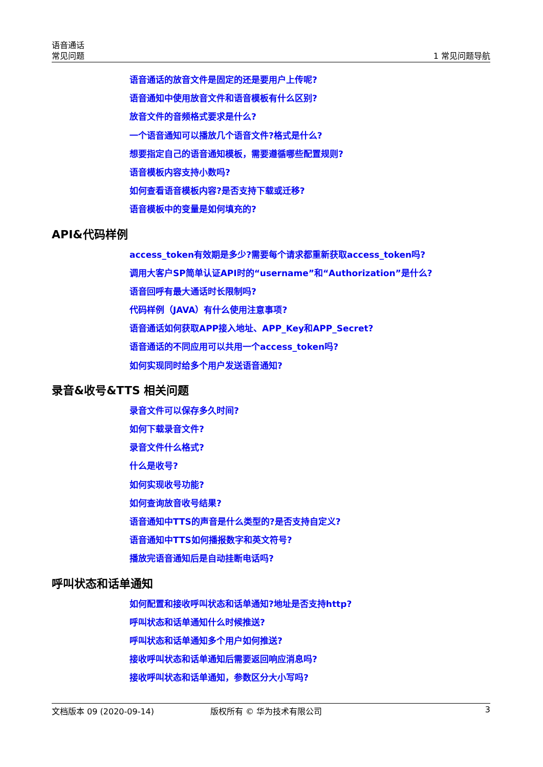语音通话
常见问题
1 常见问题导航
语音通话的放音文件是固定的还是要用户上传呢?
语音通知中使用放音文件和语音模板有什么区别?
放音文件的音频格式要求是什么?
一个语音通知可以播放几个语音文件?格式是什么?
想要指定自己的语音通知模板，需要遵循哪些配置规则?
语音模板内容支持小数吗?
如何查看语音模板内容?是否支持下载或迁移?
语音模板中的变量是如何填充的?
API&代码样例
access_token有效期是多少?需要每个请求都重新获取access_token吗?
调用大客户SP简单认证API时的“username”和“Authorization”是什么?
语音回呼有最大通话时长限制吗?
代码样例（JAVA）有什么使用注意事项?
语音通话如何获取APP接入地址、APP_Key和APP_Secret?
语音通话的不同应用可以共用一个access_token吗?
如何实现同时给多个用户发送语音通知?
录音&收号&TTS 相关问题
录音文件可以保存多久时间?
如何下载录音文件?
录音文件什么格式?
什么是收号?
如何实现收号功能?
如何查询放音收号结果?
语音通知中TTS的声音是什么类型的?是否支持自定义?
语音通知中TTS如何播报数字和英文符号?
播放完语音通知后是自动挂断电话吗?
呼叫状态和话单通知
如何配置和接收呼叫状态和话单通知?地址是否支持http?
呼叫状态和话单通知什么时候推送?
呼叫状态和话单通知多个用户如何推送?
接收呼叫状态和话单通知后需要返回响应消息吗?
接收呼叫状态和话单通知，参数区分大小写吗?
文档版本 09 (2020-09-14) 版权所有 © 华为技术有限公司 3